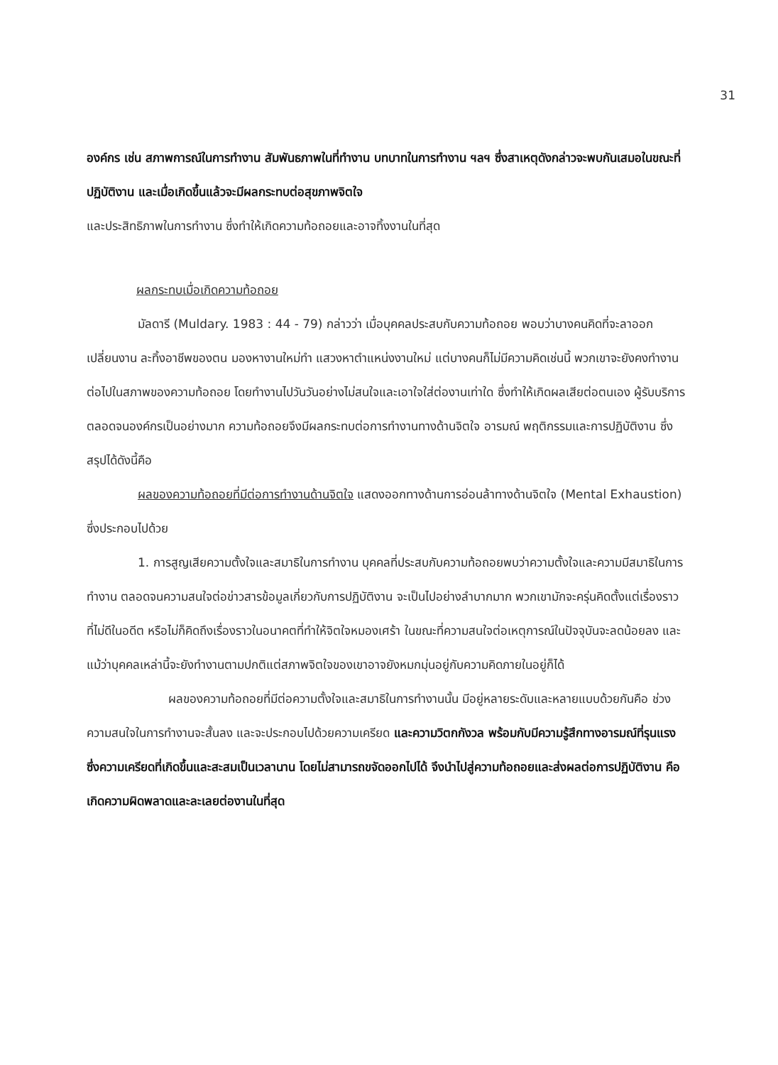31
องค์กร เช่น สภาพการณ์ในการทำงาน สัมพันธภาพในที่ทำงาน บทบาทในการทำงาน ฯลฯ ซึ่งสาเหตุดังกล่าวจะพบกันเสมอในขณะที่ปฏิบัติงาน และเมื่อเกิดขึ้นแล้วจะมีผลกระทบต่อสุขภาพจิตใจ
และประสิทธิภาพในการทำงาน ซึ่งทำให้เกิดความท้อถอยและอาจทิ้งงานในที่สุด
ผลกระทบเมื่อเกิดความท้อถอย
มัลดารี (Muldary. 1983 : 44 - 79) กล่าวว่า เมื่อบุคคลประสบกับความท้อถอย พอบว่าบางคนคิดที่จะลาออก เปลี่ยนงาน ละทิ้งอาชีพของตน มองหางานใหม่ทำ แสวงหาตำแหน่งงานใหม่ แต่บางคนก็ไม่มีความคิดเช่นนี้ พวกเขาจะยังคงทำงานต่อไปในสภาพของความท้อถอย โดยทำงานไปวันวันอย่างไม่สนใจและเอาใจใส่ต่องานเท่าใด ซึ่งทำให้เกิดผลเสียต่อตนเอง ผู้รับบริการ ตลอดจนองค์กรเป็นอย่างมาก ความท้อถอยจึงมีผลกระทบต่อการทำงานทางด้านจิตใจ อารมณ์ พฤติกรรมและการปฏิบัติงาน ซึ่งสรุปได้ดังนี้คือ
ผลของความท้อถอยที่มีต่อการทำงานด้านจิตใจ แสดงออกทางด้านการอ่อนล้าทางด้านจิตใจ (Mental Exhaustion) ซึ่งประกอบไปด้วย
1. การสูญเสียความตั้งใจและสมาธิในการทำงาน บุคคลที่ประสบกับความท้อถอยพบว่าความตั้งใจและความมีสมาธิในการทำงาน ตลอดจนความสนใจต่อข่าวสารข้อมูลเกี่ยวกับการปฏิบัติงาน จะเป็นไปอย่างลำบากมาก พวกเขามักจะครุ่นคิดตั้งแต่เรื่องราวที่ไม่ดีในอดีต หรือไม่ก็คิดถึงเรื่องราวในอนาคตที่ทำให้จิตใจหมองเศร้า ในขณะที่ความสนใจต่อเหตุการณ์ในปัจจุบันจะลดน้อยลง และแม้ว่าบุคคลเหล่านี้จะยังทำงานตามปกติแต่สภาพจิตใจของเขาอาจยังหมกมุ่นอยู่กับความคิดภายในอยู่ก็ได้
ผลของความท้อถอยที่มีต่อความตั้งใจและสมาธิในการทำงานนั้น มีอยู่หลายระดับและหลายแบบด้วยกันคือ ช่วงความสนใจในการทำงานจะสั้นลง และจะประกอบไปด้วยความเครียด และความวิตกกังวล พร้อมกับมีความรู้สึกทางอารมณ์ที่รุนแรง ซึ่งความเครียดที่เกิดขึ้นและสะสมเป็นเวลานาน โดยไม่สามารถขจัดออกไปได้ จึงนำไปสู่ความท้อถอยและส่งผลต่อการปฏิบัติงาน คือ เกิดความผิดพลาดและละเลยต่องานในที่สุด